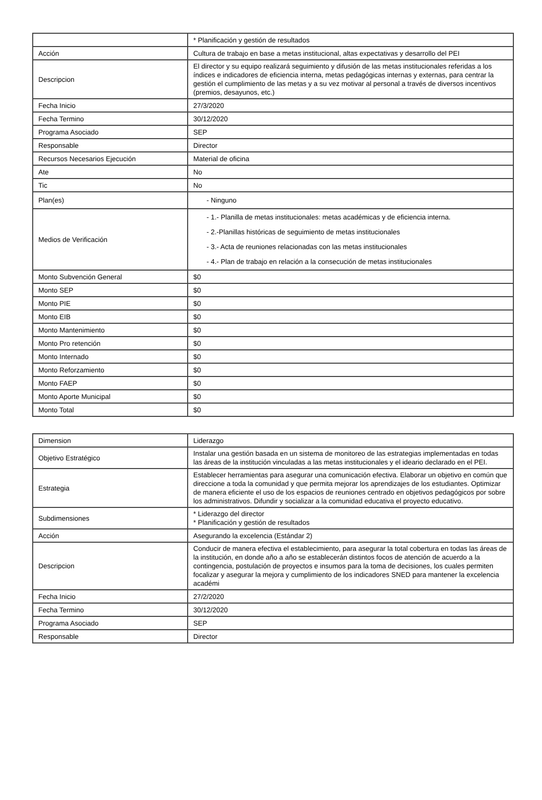| | * Planificación y gestión de resultados |
| Acción | Cultura de trabajo en base a metas institucional, altas expectativas y desarrollo del PEI |
| Descripcion | El director y su equipo realizará seguimiento y difusión de las metas institucionales referidas a los índices e indicadores de eficiencia interna, metas pedagógicas internas y externas, para centrar la gestión el cumplimiento de las metas y a su vez motivar al personal a través de diversos incentivos (premios, desayunos, etc.) |
| Fecha Inicio | 27/3/2020 |
| Fecha Termino | 30/12/2020 |
| Programa Asociado | SEP |
| Responsable | Director |
| Recursos Necesarios Ejecución | Material de oficina |
| Ate | No |
| Tic | No |
| Plan(es) | - Ninguno |
| Medios de Verificación | - 1.- Planilla de metas institucionales: metas académicas y de eficiencia interna. - 2.-Planillas históricas de seguimiento de metas institucionales - 3.- Acta de reuniones relacionadas con las metas institucionales - 4.- Plan de trabajo en relación a la consecución de metas institucionales |
| Monto Subvención General | $0 |
| Monto SEP | $0 |
| Monto PIE | $0 |
| Monto EIB | $0 |
| Monto Mantenimiento | $0 |
| Monto Pro retención | $0 |
| Monto Internado | $0 |
| Monto Reforzamiento | $0 |
| Monto FAEP | $0 |
| Monto Aporte Municipal | $0 |
| Monto Total | $0 |
| Dimension | Liderazgo |
| Objetivo Estratégico | Instalar una gestión basada en un sistema de monitoreo de las estrategias implementadas en todas las áreas de la institución vinculadas a las metas institucionales y el ideario declarado en el PEI. |
| Estrategia | Establecer herramientas para asegurar una comunicación efectiva. Elaborar un objetivo en común que direccione a toda la comunidad y que permita mejorar los aprendizajes de los estudiantes. Optimizar de manera eficiente el uso de los espacios de reuniones centrado en objetivos pedagógicos por sobre los administrativos. Difundir y socializar a la comunidad educativa el proyecto educativo. |
| Subdimensiones | * Liderazgo del director * Planificación y gestión de resultados |
| Acción | Asegurando la excelencia (Estándar 2) |
| Descripcion | Conducir de manera efectiva el establecimiento, para asegurar la total cobertura en todas las áreas de la institución, en donde año a año se establecerán distintos focos de atención de acuerdo a la contingencia, postulación de proyectos e insumos para la toma de decisiones, los cuales permiten focalizar y asegurar la mejora y cumplimiento de los indicadores SNED para mantener la excelencia académi |
| Fecha Inicio | 27/2/2020 |
| Fecha Termino | 30/12/2020 |
| Programa Asociado | SEP |
| Responsable | Director |